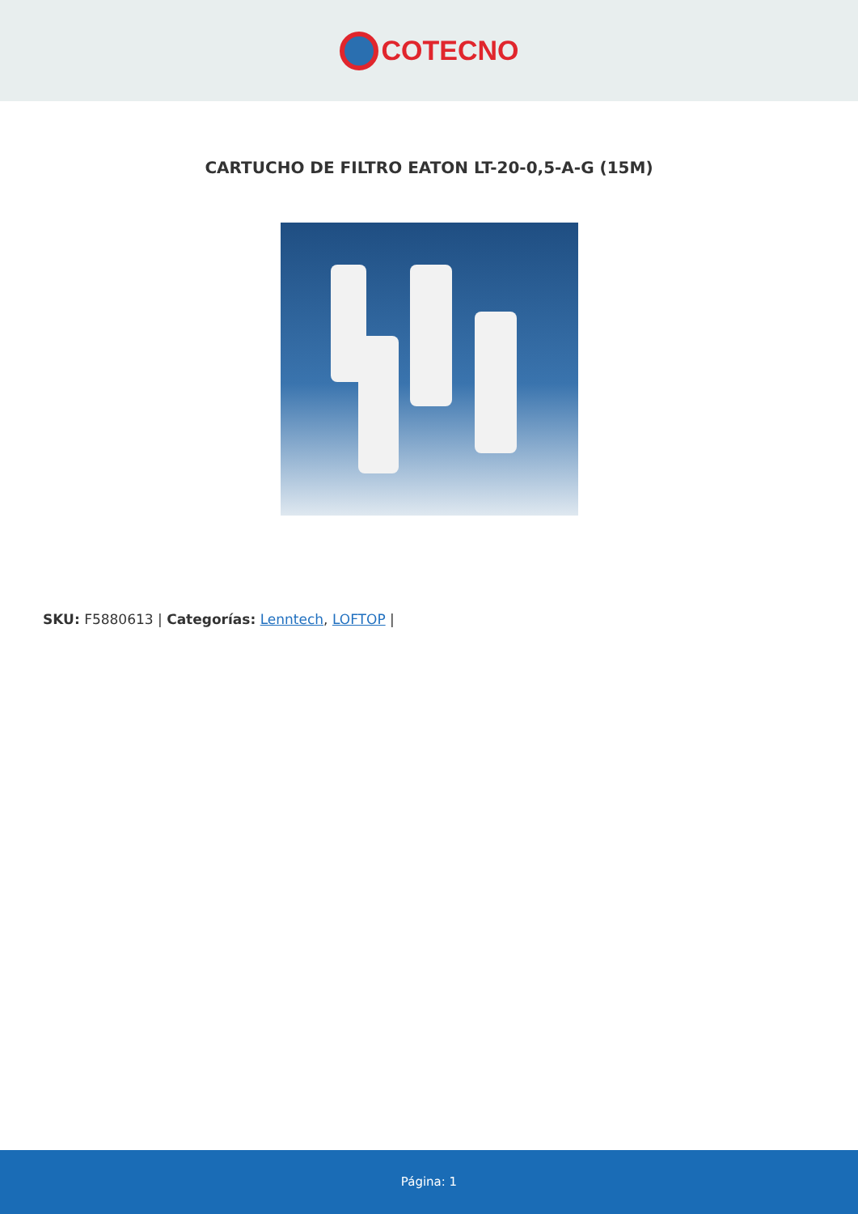COTECNO
CARTUCHO DE FILTRO EATON LT-20-0,5-A-G (15M)
SKU: F5880613 | Categorías: Lenntech, LOFTOP |
Página: 1